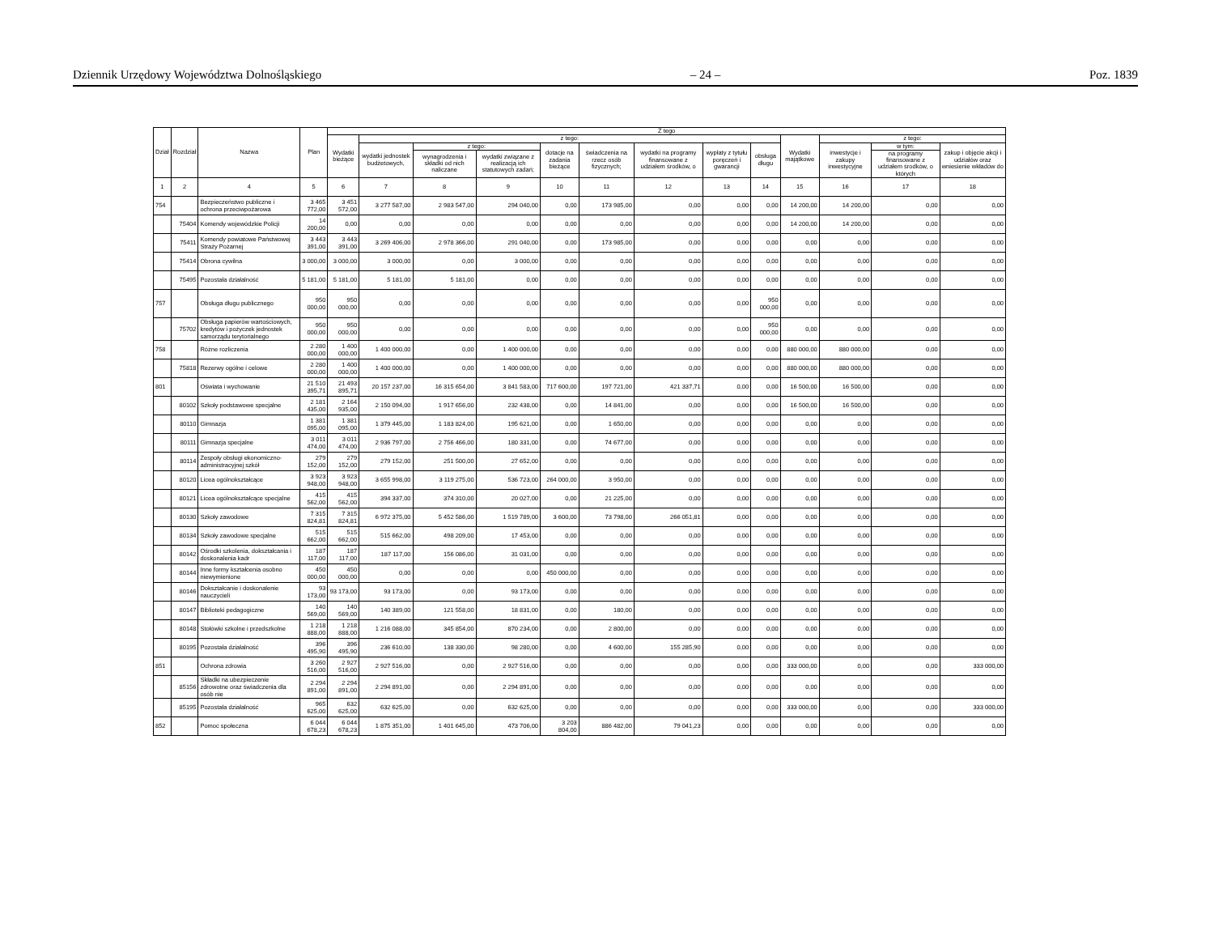Dziennik Urzędowy Województwa Dolnośląskiego – 24 – Poz. 1839
| Dział | Rozdział | Nazwa | Plan | Z tego | | | | | | | | | | | | |
| --- | --- | --- | --- | --- | --- | --- | --- | --- | --- | --- | --- | --- | --- | --- | --- | --- |
| | | | | Wydatki bieżące | z tego: | | | | | | | | Wydatki majątkowe | z tego: | | |
| | | | | | wydatki jednostek budżetowych, | z tego: | | dotacje na zadania bieżące | świadczenia na rzecz osób fizycznych; | wydatki na programy finansowane z udziałem środków, o | wypłaty z tytułu poręczeń i gwarancji | obsługa długu | | inwestycje i zakupy inwestycyjne | w tym: | zakup i objęcie akcji i udziałów oraz wniesienie wkładów do |
| | | | | | | wynagrodzenia i składki od nich naliczane | wydatki związane z realizacją ich statutowych zadań; | | | | | | | | na programy finansowane z udziałem środków, o których | |
| 1 | 2 | 4 | 5 | 6 | 7 | 8 | 9 | 10 | 11 | 12 | 13 | 14 | 15 | 16 | 17 | 18 |
| 754 | | Bezpieczeństwo publiczne i ochrona przeciwpożarowa | 3 465 772,00 | 3 451 572,00 | 3 277 587,00 | 2 983 547,00 | 294 040,00 | 0,00 | 173 985,00 | 0,00 | 0,00 | 0,00 | 14 200,00 | 14 200,00 | 0,00 | 0,00 |
| | 75404 | Komendy wojewódzkie Policji | 14 200,00 | 0,00 | 0,00 | 0,00 | 0,00 | 0,00 | 0,00 | 0,00 | 0,00 | 0,00 | 14 200,00 | 14 200,00 | 0,00 | 0,00 |
| | 75411 | Komendy powiatowe Państwowej Straży Pożarnej | 3 443 391,00 | 3 443 391,00 | 3 269 406,00 | 2 978 366,00 | 291 040,00 | 0,00 | 173 985,00 | 0,00 | 0,00 | 0,00 | 0,00 | 0,00 | 0,00 | 0,00 |
| | 75414 | Obrona cywilna | 3 000,00 | 3 000,00 | 3 000,00 | 0,00 | 3 000,00 | 0,00 | 0,00 | 0,00 | 0,00 | 0,00 | 0,00 | 0,00 | 0,00 | 0,00 |
| | 75495 | Pozostała działalność | 5 181,00 | 5 181,00 | 5 181,00 | 5 181,00 | 0,00 | 0,00 | 0,00 | 0,00 | 0,00 | 0,00 | 0,00 | 0,00 | 0,00 | 0,00 |
| 757 | | Obsługa długu publicznego | 950 000,00 | 950 000,00 | 0,00 | 0,00 | 0,00 | 0,00 | 0,00 | 0,00 | 0,00 | 950 000,00 | 0,00 | 0,00 | 0,00 | 0,00 |
| | 75702 | Obsługa papierów wartościowych, kredytów i pożyczek jednostek samorządu terytorialnego | 950 000,00 | 950 000,00 | 0,00 | 0,00 | 0,00 | 0,00 | 0,00 | 0,00 | 0,00 | 950 000,00 | 0,00 | 0,00 | 0,00 | 0,00 |
| 758 | | Różne rozliczenia | 2 280 000,00 | 1 400 000,00 | 1 400 000,00 | 0,00 | 1 400 000,00 | 0,00 | 0,00 | 0,00 | 0,00 | 0,00 | 880 000,00 | 880 000,00 | 0,00 | 0,00 |
| | 75818 | Rezerwy ogólne i celowe | 2 280 000,00 | 1 400 000,00 | 1 400 000,00 | 0,00 | 1 400 000,00 | 0,00 | 0,00 | 0,00 | 0,00 | 0,00 | 880 000,00 | 880 000,00 | 0,00 | 0,00 |
| 801 | | Oświata i wychowanie | 21 510 395,71 | 21 493 895,71 | 20 157 237,00 | 16 315 654,00 | 3 841 583,00 | 717 600,00 | 197 721,00 | 421 337,71 | 0,00 | 0,00 | 16 500,00 | 16 500,00 | 0,00 | 0,00 |
| | 80102 | Szkoły podstawowe specjalne | 2 181 435,00 | 2 164 935,00 | 2 150 094,00 | 1 917 656,00 | 232 438,00 | 0,00 | 14 841,00 | 0,00 | 0,00 | 0,00 | 16 500,00 | 16 500,00 | 0,00 | 0,00 |
| | 80110 | Gimnazja | 1 381 095,00 | 1 381 095,00 | 1 379 445,00 | 1 183 824,00 | 195 621,00 | 0,00 | 1 650,00 | 0,00 | 0,00 | 0,00 | 0,00 | 0,00 | 0,00 | 0,00 |
| | 80111 | Gimnazja specjalne | 3 011 474,00 | 3 011 474,00 | 2 936 797,00 | 2 756 466,00 | 180 331,00 | 0,00 | 74 677,00 | 0,00 | 0,00 | 0,00 | 0,00 | 0,00 | 0,00 | 0,00 |
| | 80114 | Zespoły obsługi ekonomiczno-administracyjnej szkół | 279 152,00 | 279 152,00 | 279 152,00 | 251 500,00 | 27 652,00 | 0,00 | 0,00 | 0,00 | 0,00 | 0,00 | 0,00 | 0,00 | 0,00 | 0,00 |
| | 80120 | Licea ogólnokształcące | 3 923 948,00 | 3 923 948,00 | 3 655 998,00 | 3 119 275,00 | 536 723,00 | 264 000,00 | 3 950,00 | 0,00 | 0,00 | 0,00 | 0,00 | 0,00 | 0,00 | 0,00 |
| | 80121 | Licea ogólnokształcące specjalne | 415 562,00 | 415 562,00 | 394 337,00 | 374 310,00 | 20 027,00 | 0,00 | 21 225,00 | 0,00 | 0,00 | 0,00 | 0,00 | 0,00 | 0,00 | 0,00 |
| | 80130 | Szkoły zawodowe | 7 315 824,81 | 7 315 824,81 | 6 972 375,00 | 5 452 586,00 | 1 519 789,00 | 3 600,00 | 73 798,00 | 266 051,81 | 0,00 | 0,00 | 0,00 | 0,00 | 0,00 | 0,00 |
| | 80134 | Szkoły zawodowe specjalne | 515 662,00 | 515 662,00 | 515 662,00 | 498 209,00 | 17 453,00 | 0,00 | 0,00 | 0,00 | 0,00 | 0,00 | 0,00 | 0,00 | 0,00 | 0,00 |
| | 80142 | Ośrodki szkolenia, dokształcania i doskonalenia kadr | 187 117,00 | 187 117,00 | 187 117,00 | 156 086,00 | 31 031,00 | 0,00 | 0,00 | 0,00 | 0,00 | 0,00 | 0,00 | 0,00 | 0,00 | 0,00 |
| | 80144 | Inne formy kształcenia osobno niewymienione | 450 000,00 | 450 000,00 | 0,00 | 0,00 | 0,00 | 450 000,00 | 0,00 | 0,00 | 0,00 | 0,00 | 0,00 | 0,00 | 0,00 | 0,00 |
| | 80146 | Dokształcanie i doskonalenie nauczycieli | 93 173,00 | 93 173,00 | 93 173,00 | 0,00 | 93 173,00 | 0,00 | 0,00 | 0,00 | 0,00 | 0,00 | 0,00 | 0,00 | 0,00 | 0,00 |
| | 80147 | Biblioteki pedagogiczne | 140 569,00 | 140 569,00 | 140 389,00 | 121 558,00 | 18 831,00 | 0,00 | 180,00 | 0,00 | 0,00 | 0,00 | 0,00 | 0,00 | 0,00 | 0,00 |
| | 80148 | Stołówki szkolne i przedszkolne | 1 218 888,00 | 1 218 888,00 | 1 216 088,00 | 345 854,00 | 870 234,00 | 0,00 | 2 800,00 | 0,00 | 0,00 | 0,00 | 0,00 | 0,00 | 0,00 | 0,00 |
| | 80195 | Pozostała działalność | 396 495,90 | 396 495,90 | 236 610,00 | 138 330,00 | 98 280,00 | 0,00 | 4 600,00 | 155 285,90 | 0,00 | 0,00 | 0,00 | 0,00 | 0,00 | 0,00 |
| 851 | | Ochrona zdrowia | 3 260 516,00 | 2 927 516,00 | 2 927 516,00 | 0,00 | 2 927 516,00 | 0,00 | 0,00 | 0,00 | 0,00 | 0,00 | 333 000,00 | 0,00 | 0,00 | 333 000,00 |
| | 85156 | Składki na ubezpieczenie zdrowotne oraz świadczenia dla osób nie | 2 294 891,00 | 2 294 891,00 | 2 294 891,00 | 0,00 | 2 294 891,00 | 0,00 | 0,00 | 0,00 | 0,00 | 0,00 | 0,00 | 0,00 | 0,00 | 0,00 |
| | 85195 | Pozostała działalność | 965 625,00 | 632 625,00 | 632 625,00 | 0,00 | 632 625,00 | 0,00 | 0,00 | 0,00 | 0,00 | 0,00 | 333 000,00 | 0,00 | 0,00 | 333 000,00 |
| 852 | | Pomoc społeczna | 6 044 678,23 | 6 044 678,23 | 1 875 351,00 | 1 401 645,00 | 473 706,00 | 3 203 804,00 | 886 482,00 | 79 041,23 | 0,00 | 0,00 | 0,00 | 0,00 | 0,00 | 0,00 |